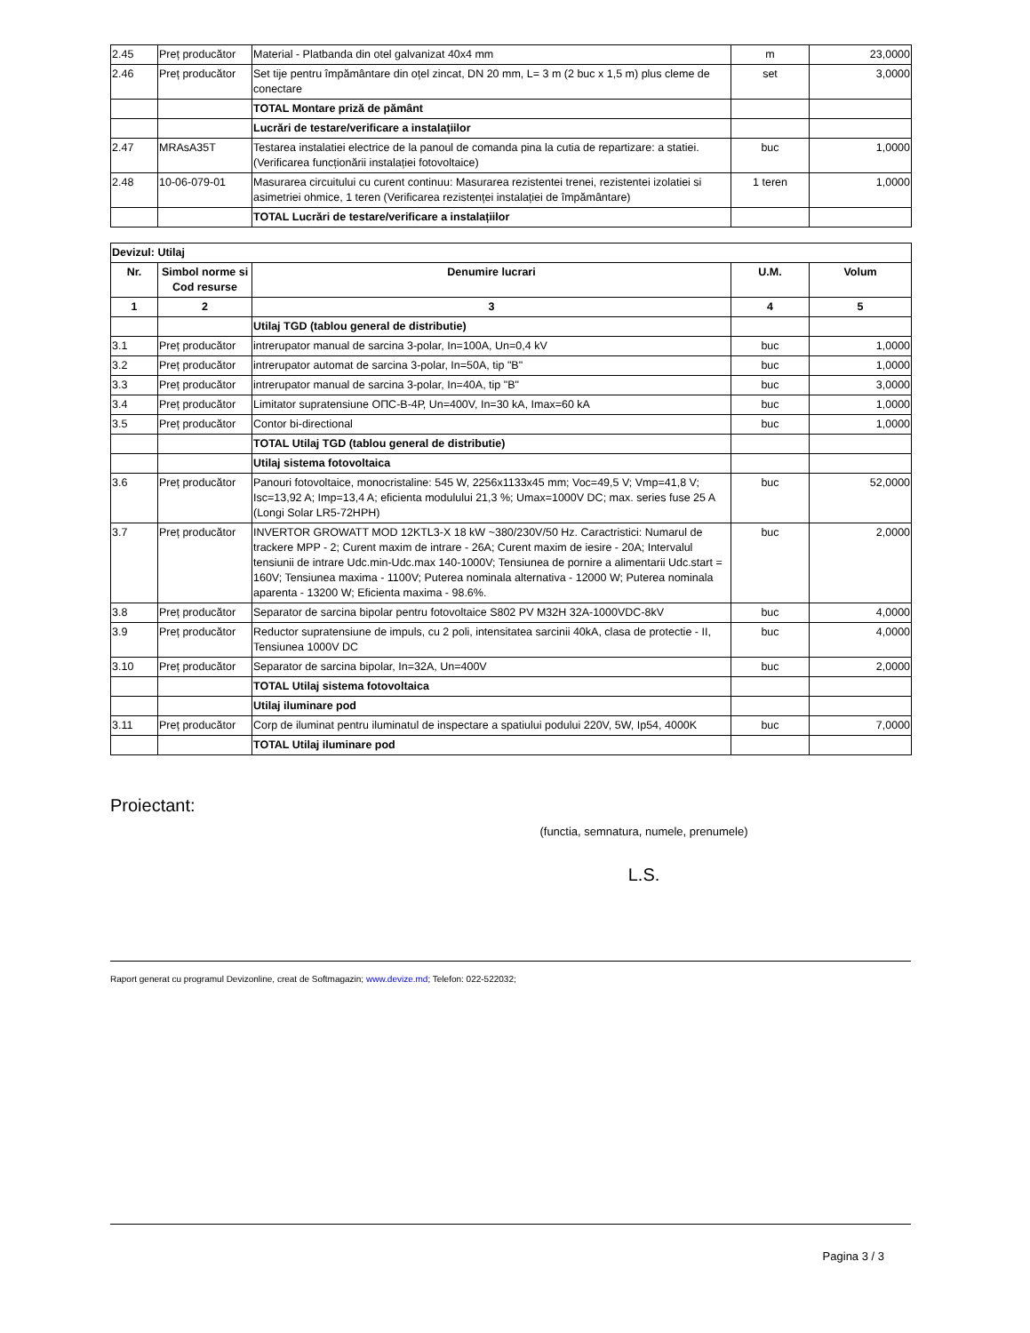| 2.45 | Preț producător | Material - Platbanda din otel galvanizat 40x4 mm | m | 23,0000 |
| 2.46 | Preț producător | Set tije pentru împământare din oțel zincat, DN 20 mm, L= 3 m (2 buc x 1,5 m) plus cleme de conectare | set | 3,0000 |
| | | TOTAL Montare priză de pământ | | |
| | | Lucrări de testare/verificare a instalațiilor | | |
| 2.47 | MRAsA35T | Testarea instalatiei electrice de la panoul de comanda pina la cutia de repartizare: a statiei. (Verificarea funcționării instalației fotovoltaice) | buc | 1,0000 |
| 2.48 | 10-06-079-01 | Masurarea circuitului cu curent continuu: Masurarea rezistentei trenei, rezistentei izolatiei si asimetriei ohmice, 1 teren (Verificarea rezistenței instalației de împământare) | 1 teren | 1,0000 |
| | | TOTAL Lucrări de testare/verificare a instalațiilor | | |
| Devizul: Utilaj | | | | |
| Nr. | Simbol norme si Cod resurse | Denumire lucrari | U.M. | Volum |
| 1 | 2 | 3 | 4 | 5 |
| | | Utilaj TGD (tablou general de distributie) | | |
| 3.1 | Preț producător | intrerupator manual de sarcina 3-polar, In=100A, Un=0,4 kV | buc | 1,0000 |
| 3.2 | Preț producător | intrerupator automat de sarcina 3-polar, In=50A, tip "B" | buc | 1,0000 |
| 3.3 | Preț producător | intrerupator manual de sarcina 3-polar, In=40A, tip "B" | buc | 3,0000 |
| 3.4 | Preț producător | Limitator supratensiune ОПС-В-4Р, Un=400V, In=30 kA, Imax=60 kA | buc | 1,0000 |
| 3.5 | Preț producător | Contor bi-directional | buc | 1,0000 |
| | | TOTAL Utilaj TGD (tablou general de distributie) | | |
| | | Utilaj sistema fotovoltaica | | |
| 3.6 | Preț producător | Panouri fotovoltaice, monocristaline: 545 W, 2256x1133x45 mm; Voc=49,5 V; Vmp=41,8 V; Isc=13,92 A; Imp=13,4 A; eficienta modulului 21,3 %; Umax=1000V DC; max. series fuse 25 A (Longi Solar LR5-72HPH) | buc | 52,0000 |
| 3.7 | Preț producător | INVERTOR GROWATT MOD 12KTL3-X 18 kW ~380/230V/50 Hz. Caractristici: Numarul de trackere MPP - 2; Curent maxim de intrare - 26A; Curent maxim de iesire - 20A; Intervalul tensiunii de intrare Udc.min-Udc.max 140-1000V; Tensiunea de pornire a alimentarii Udc.start = 160V; Tensiunea maxima - 1100V; Puterea nominala alternativa - 12000 W; Puterea nominala aparenta - 13200 W; Eficienta maxima - 98.6%. | buc | 2,0000 |
| 3.8 | Preț producător | Separator de sarcina bipolar pentru fotovoltaice S802 PV M32H 32A-1000VDC-8kV | buc | 4,0000 |
| 3.9 | Preț producător | Reductor supratensiune de impuls, cu 2 poli, intensitatea sarcinii 40kA, clasa de protectie - II, Tensiunea 1000V DC | buc | 4,0000 |
| 3.10 | Preț producător | Separator de sarcina bipolar, In=32A, Un=400V | buc | 2,0000 |
| | | TOTAL Utilaj sistema fotovoltaica | | |
| | | Utilaj iluminare pod | | |
| 3.11 | Preț producător | Corp de iluminat pentru iluminatul de inspectare a spatiului podului 220V, 5W, Ip54, 4000K | buc | 7,0000 |
| | | TOTAL Utilaj iluminare pod | | |
Proiectant:
(functia, semnatura, numele, prenumele)
L.S.
Raport generat cu programul Devizonline, creat de Softmagazin; www.devize.md; Telefon: 022-522032;
Pagina 3 / 3